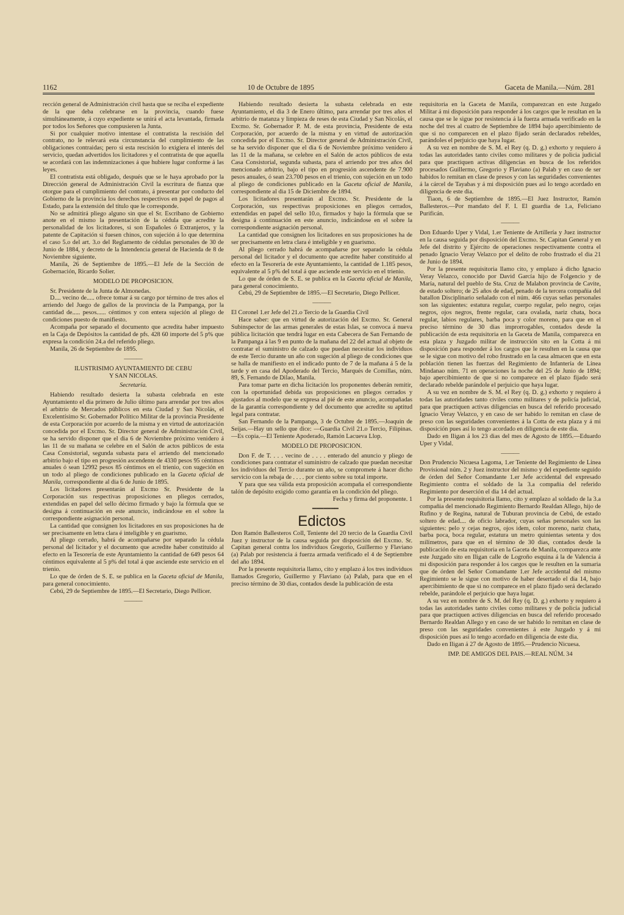1162 10 de Octubre de 1895 Gaceta de Manila.—Núm. 281
rección general de Administración civil hasta que se reciba el expediente de la que deba celebrarse en la provincia, cuando fuese simultáneamente, á cuyo expediente se unirá el acta levantada, firmada por todos los Señores que compusieren la Junta.
Si por cualquier motivo intentase el contratista la rescisión del contrato, no le relevará esta circunstancia del cumplimiento de las obligaciones contraidas; pero si esta rescisión lo exigiera el interés del servicio, quedan advertidos los licitadores y el contratista de que aquella se acordará con las indemnizaciones á que hubiere lugar conforme á las leyes.
El contratista está obligado, después que se le haya aprobado por la Dirección general de Administración Civil la escritura de fianza que otorgue para el cumplimiento del contrato, á presentar por conducto del Gobierno de la provincia los derechos respectivos en papel de pagos al Estado, para la extensión del título que le corresponde.
No se admitirá pliego alguno sin que el Sr. Escribano de Gobierno anote en el mismo la presentación de la cédula que acredite la personalidad de los licitadores, si son Españoles ó Extranjeros, y la patente de Capitación si fuesen chinos, con sujeción á lo que determina el caso 5.o del art. 3.o del Reglamento de cédulas personales de 30 de Junio de 1884, y decreto de la Intendencia general de Hacienda de 8 de Noviembre siguiente.
Manila, 26 de Septiembre de 1895.—El Jefe de la Sección de Gobernación, Ricardo Solier.
MODELO DE PROPOSICION.
Sr. Presidente de la Junta de Almonedas.
D.... vecino de..... ofrece tomar á su cargo por término de tres años el arriendo del Juego de gallos de la provincia de la Pampanga, por la cantidad de..... pesos...... céntimos y con entera sujeción al pliego de condiciones puesto de manifiesto.
Acompaña por separado el documento que acredita haber impuesto en la Caja de Depósitos la cantidad de pfs. 428 60 importe del 5 p% que expresa la condición 24.a del referido pliego.
Manila, 26 de Septiembre de 1895.
———
ILUSTRISIMO AYUNTAMIENTO DE CEBU
Y SAN NICOLAS.
Secretaría.
Habiendo resultado desierta la subasta celebrada en este Ayuntamiento el dia primero de Julio último para arrendar por tres años el arbitrio de Mercados públicos en esta Ciudad y San Nicolás, el Excelentísimo Sr. Gobernador Político Militar de la provincia Presidente de esta Corporación por acuerdo de la misma y en virtud de autorización concedida por el Excmo. Sr. Director general de Administración Civil, se ha servido disponer que el dia 6 de Noviembre próximo venidero á las 11 de su mañana se celebre en el Salón de actos públicos de esta Casa Consistorial, segunda subasta para el arriendo del mencionado arbitrio bajo el tipo en progresión ascendente de 4330 pesos 95 céntimos anuales ó sean 12992 pesos 85 céntimos en el trienio, con sugeción en un todo al pliego de condiciones publicado en la Gaceta oficial de Manila, correspondiente al dia 6 de Junio de 1895.
Los licitadores presentarán al Excmo Sr. Presidente de la Corporación sus respectivas proposiciones en pliegos cerrados, extendidas en papel del sello décimo firmado y bajo la fórmula que se designa á continuación en este anuncio, indicándose en el sobre la correspondiente asignación personal.
La cantidad que consignen los licitadores en sus proposiciones ha de ser precisamente en letra clara é inteligible y en guarismo.
Al pliego cerrado, habrá de acompañarse por separado la cédula personal del licitador y el documento que acredite haber constituido al efecto en la Tesorería de este Ayuntamiento la cantidad de 649 pesos 64 céntimos equivalente al 5 p% del total á que asciende este servicio en el trienio.
Lo que de órden de S. E. se publica en la Gaceta oficial de Manila, para general conocimiento.
Cebú, 29 de Septiembre de 1895.—El Secretario, Diego Pellicer.
———
Habiendo resultado desierta la subasta celebrada en este Ayuntamiento, el dia 3 de Enero último, para arrendar por tres años el arbitrio de matanza y limpieza de reses de esta Ciudad y San Nicolás, el Excmo. Sr. Gobernador P. M. de esta provincia, Presidente de esta Corporación, por acuerdo de la misma y en virtud de autorización concedida por el Excmo. Sr. Director general de Administración Civil, se ha servido disponer que el dia 6 de Noviembre próximo venidero á las 11 de la mañana, se celebre en el Salón de actos públicos de esta Casa Consistorial, segunda subasta, para el arriendo por tres años del mencionado arbitrio, bajo el tipo en progresión ascendente de 7.900 pesos anuales, ó sean 23.700 pesos en el trienio, con sujeción en un todo al pliego de condiciones publicado en la Gaceta oficial de Manila, correspondiente al dia 15 de Diciembre de 1894.
Los licitadores presentarán al Excmo. Sr. Presidente de la Corporación, sus respectivas proposiciones en pliegos cerrados, extendidas en papel del sello 10.o, firmados y bajo la fórmula que se designa á continuación en este anuncio, indicándose en el sobre la correspondiente asignación personal.
La cantidad que consignen los licitadores en sus proposiciones ha de ser precisamente en letra clara é inteligible y en guarismo.
Al pliego cerrado habrá de acompañarse por separado la cédula personal del licitador y el documento que acredite haber constituido al efecto en la Tesorería de este Ayuntamiento, la cantidad de 1.185 pesos, equivalente al 5 p% del total á que asciende este servicio en el trienio.
Lo que de órden de S. E. se publica en la Gaceta oficial de Manila, para general conocimiento.
Cebú, 29 de Septiembre de 1895.—El Secretario, Diego Pellicer.
———
El Coronel 1.er Jefe del 21.o Tercio de la Guardia Civil
Hace saber: que en virtud de autorización del Excmo. Sr. General Subinspector de las armas generales de estas Islas, se convoca á nueva pública licitación que tendrá lugar en esta Cabecera de San Fernando de la Pampanga á las 9 en punto de la mañana del 22 del actual al objeto de contratar el suministro de calzado que puedan necesitar los individuos de este Tercio durante un año con sugeción al pliego de condiciones que se halla de manifiesto en el indicado punto de 7 de la mañana á 5 de la tarde y en casa del Apoderado del Tercio, Marqués de Comillas, núm. 89, S. Fernando de Dilao, Manila.
Para tomar parte en dicha licitación los proponentes deberán remitir, con la oportunidad debida sus proposiciones en pliegos cerrados y ajustados al modelo que se expresa al pié de este anuncio, acompañadas de la garantía correspondiente y del documento que acredite su aptitud legal para contratar.
San Fernando de la Pampanga, 3 de Octubre de 1895.—Joaquin de Seijas.—Hay un sello que dice: —Guardia Civil 21.o Tercio, Filipinas.—Es copia.—El Teniente Apoderado, Ramón Lacueva Llop.
MODELO DE PROPOSICION.
Don F. de T. . . . vecino de . . . . enterado del anuncio y pliego de condiciones para contratar el suministro de calzado que puedan necesitar los individuos del Tercio durante un año, se compromete á hacer dicho servicio con la rebaja de . . . . por ciento sobre su total importe.
Y para que sea válida esta proposición acompaña el correspondiente talón de depósito exigido como garantía en la condición del pliego.
Fecha y firma del proponente. 1
━━━━━━━
Edictos
Don Ramón Ballesteros Coll, Teniente del 20 tercio de la Guardia Civil Juez y instructor de la causa seguida por disposición del Excmo. Sr. Capitan general contra los individuos Gregorio, Guillermo y Flaviano (a) Palab por resistencia á fuerza armada verificado el 4 de Septiembre del año 1894.
Por la presente requisitoria llamo, cito y emplazo á los tres individuos llamados Gregorio, Guillermo y Flaviano (a) Palab, para que en el preciso término de 30 dias, contados desde la publicación de esta
requisitoria en la Gaceta de Manila, comparezcan en este Juzgado Militar á mi disposición para responder á los cargos que le resultan en la causa que se le sigue por resistencia á la fuerza armada verificado en la noche del tres al cuatro de Septiembre de 1894 bajo apercibimiento de que si no comparecen en el plazo fijado serán declarados rebeldes, parándoles el perjuicio que haya lugar.
A su vez en nombre de S. M. el Rey (q. D. g.) exhorto y requiero á todas las autoridades tanto civiles como militares y de policia judicial para que practiquen activas diligencias en busca de los referidos procesados Guillermo, Gregorio y Flaviano (a) Palab y en caso de ser habidos lo remitan en clase de presos y con las seguridades convenientes á la cárcel de Tayabas y á mi disposición pues así lo tengo acordado en diligencia de este dia.
Tiaon, 6 de Septiembre de 1895.—El Juez Instructor, Ramón Ballesteros.—Por mandato del F. I. El guardia de 1.a, Feliciano Purificán.
———
Don Eduardo Uper y Vidal, 1.er Teniente de Artillería y Juez instructor en la causa seguida por disposición del Excmo. Sr. Capitan General y en Jefe del distrito y Ejército de operaciones respectivamente contra el penado Ignacio Veray Velazco por el delito de robo frustrado el dia 21 de Junio de 1894.
Por la presente requisitoria llamo cito, y emplazo á dicho Ignacio Veray Velazco, conocido por David García hijo de Folgencio y de María, natural del pueblo de Sta. Cruz de Malabon provincia de Cavite, de estado soltero; de 25 años de edad, penado de la tercera compañia del batallon Disciplinario señalado con el núm. 466 cuyas señas personales son las siguientes: estatura regular, cuerpo regular, pelo negro, cejas negros, ojos negros, frente regular, cara ovalada, nariz chata, boca regular, labios regulares, barba poca y color moreno, para que en el preciso término de 30 dias improrrogables, contados desde la publicación de esta requisitoria en la Gaceta de Manila, comparezca en esta plaza y Juzgado militar de instrucción sito en la Cotta á mi disposición para responder á los cargos que le resulten en la causa que se le sigue con motivo del robo frustrado en la casa almacen que en esta población tienen las fuerzas del Regimiento de Infantería de Línea Mindanao núm. 71 en operaciones la noche del 25 de Junio de 1894; bajo apercibimiento de que si no comparece en el plazo fijado será declarado rebelde parándole el perjuicio que haya lugar.
A su vez en nombre de S. M. el Rey (q. D. g.) exhorto y requiero á todas las autoridades tanto civiles como militares y de policía judicial, para que practiquen activas diligencias en busca del referido procesado Ignacio Veray Velazco, y en caso de ser habido lo remitan en clase de preso con las seguridades convenientes á la Cotta de esta plaza y á mi disposición pues así lo tengo acordado en diligencia de este dia.
Dado en Iligan á los 23 dias del mes de Agosto de 1895.—Eduardo Uper y Vidal.
———
Don Prudencio Nicuesa Lagoma, 1.er Teniente del Regimiento de Línea Provisional núm. 2 y Juez instructor del mismo y del expediente seguido de órden del Señor Comandante 1.er Jefe accidental del expresado Regimiento contra el soldado de la 3.a compañia del referido Regimiento por deserción el dia 14 del actual.
Por la presente requisitoria llamo, cito y emplazo al soldado de la 3.a compañia del mencionado Regimiento Bernardo Realdan Allego, hijo de Rufino y de Regina, natural de Tuburan provincia de Cebú, de estado soltero de edad.... de oficio labrador, cuyas señas personales son las siguientes: pelo y cejas negros, ojos idem, color moreno, nariz chata, barba poca, boca regular, estatura un metro quinientas setenta y dos milímetros, para que en el término de 30 dias, contados desde la publicación de esta requisitoria en la Gaceta de Manila, comparezca ante este Juzgado sito en Iligan calle de Logroño esquina á la de Valencia á mi disposición para responder á los cargos que le resulten en la sumaria que de órden del Señor Comandante 1.er Jefe accidental del mismo Regimiento se le sigue con motivo de haber desertado el dia 14, bajo apercibimiento de que si no comparece en el plazo fijado será declarado rebelde, parándole el perjuicio que haya lugar.
A su vez en nombre de S. M. del Rey (q. D. g.) exhorto y requiero á todas las autoridades tanto civiles como militares y de policía judicial para que practiquen actives diligencias en busca del referido procesado Bernardo Realdan Allego y en caso de ser habido lo remitan en clase de preso con las seguridades convenientes á este Juzgado y á mi disposición pues así lo tengo acordado en diligencia de este dia.
Dado en Iligan á 27 de Agosto de 1895.—Prudencio Nicuesa.
IMP. DE AMIGOS DEL PAIS.—REAL NÚM. 34